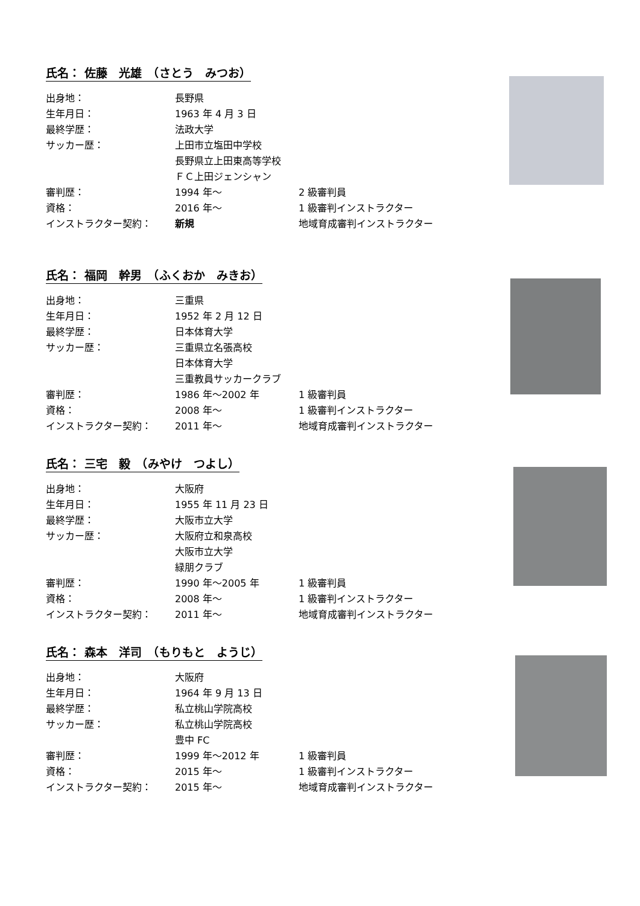氏名： 佐藤　光雄　（さとう　みつお）
| 出身地： | 長野県 | |
| 生年月日： | 1963 年 4 月 3 日 | |
| 最終学歴： | 法政大学 | |
| サッカー歴： | 上田市立塩田中学校 | |
| | 長野県立上田東高等学校 | |
| | ＦＣ上田ジェンシャン | |
| 審判歴： | 1994 年～ | 2 級審判員 |
| 資格： | 2016 年～ | 1 級審判インストラクター |
| インストラクター契約： | 新規 | 地域育成審判インストラクター |
氏名： 福岡　幹男　（ふくおか　みきお）
| 出身地： | 三重県 | |
| 生年月日： | 1952 年 2 月 12 日 | |
| 最終学歴： | 日本体育大学 | |
| サッカー歴： | 三重県立名張高校 | |
| | 日本体育大学 | |
| | 三重教員サッカークラブ | |
| 審判歴： | 1986 年～2002 年 | 1 級審判員 |
| 資格： | 2008 年～ | 1 級審判インストラクター |
| インストラクター契約： | 2011 年～ | 地域育成審判インストラクター |
氏名： 三宅　毅　（みやけ　つよし）
| 出身地： | 大阪府 | |
| 生年月日： | 1955 年 11 月 23 日 | |
| 最終学歴： | 大阪市立大学 | |
| サッカー歴： | 大阪府立和泉高校 | |
| | 大阪市立大学 | |
| | 緑朋クラブ | |
| 審判歴： | 1990 年～2005 年 | 1 級審判員 |
| 資格： | 2008 年～ | 1 級審判インストラクター |
| インストラクター契約： | 2011 年～ | 地域育成審判インストラクター |
氏名： 森本　洋司　（もりもと　ようじ）
| 出身地： | 大阪府 | |
| 生年月日： | 1964 年 9 月 13 日 | |
| 最終学歴： | 私立桃山学院高校 | |
| サッカー歴： | 私立桃山学院高校 | |
| | 豊中 FC | |
| 審判歴： | 1999 年～2012 年 | 1 級審判員 |
| 資格： | 2015 年～ | 1 級審判インストラクター |
| インストラクター契約： | 2015 年～ | 地域育成審判インストラクター |